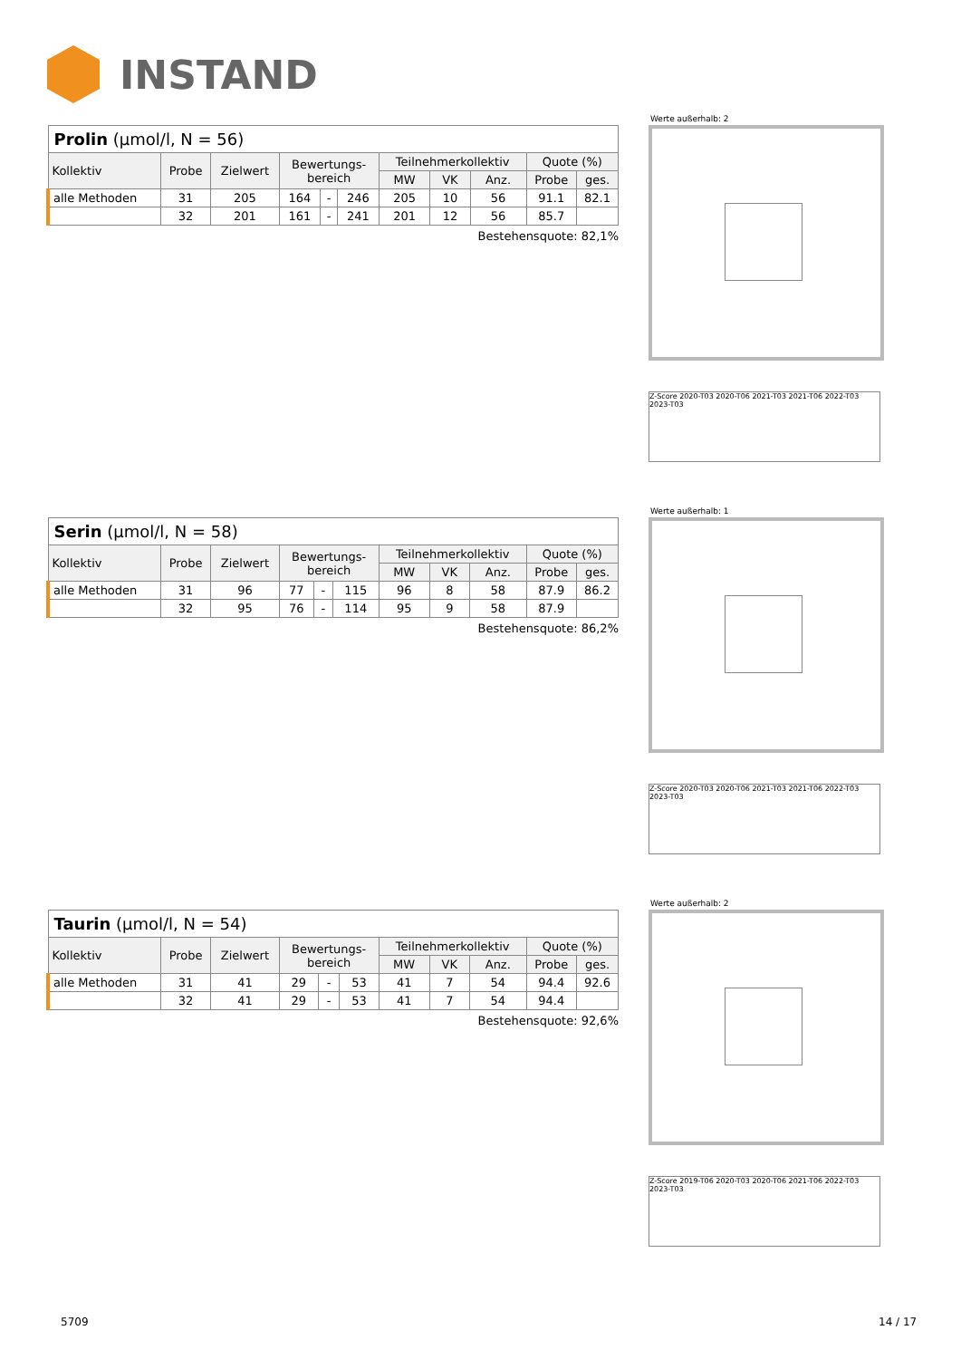INSTAND
| Prolin (µmol/l, N = 56) | | | | | | | | | | |
| Kollektiv | Probe | Zielwert | Bewertungs- bereich | | | Teilnehmerkollektiv | | | Quote (%) | |
| | | | | | | MW | VK | Anz. | Probe | ges. |
| alle Methoden | 31 | 205 | 164 | - | 246 | 205 | 10 | 56 | 91.1 | 82.1 |
| | 32 | 201 | 161 | - | 241 | 201 | 12 | 56 | 85.7 | |
Bestehensquote: 82,1%
Werte außerhalb: 2
Z-Score 2020-T03 2020-T06 2021-T03 2021-T06 2022-T03 2023-T03
| Serin (µmol/l, N = 58) | | | | | | | | | | |
| Kollektiv | Probe | Zielwert | Bewertungs- bereich | | | Teilnehmerkollektiv | | | Quote (%) | |
| | | | | | | MW | VK | Anz. | Probe | ges. |
| alle Methoden | 31 | 96 | 77 | - | 115 | 96 | 8 | 58 | 87.9 | 86.2 |
| | 32 | 95 | 76 | - | 114 | 95 | 9 | 58 | 87.9 | |
Bestehensquote: 86,2%
Werte außerhalb: 1
Z-Score 2020-T03 2020-T06 2021-T03 2021-T06 2022-T03 2023-T03
| Taurin (µmol/l, N = 54) | | | | | | | | | | |
| Kollektiv | Probe | Zielwert | Bewertungs- bereich | | | Teilnehmerkollektiv | | | Quote (%) | |
| | | | | | | MW | VK | Anz. | Probe | ges. |
| alle Methoden | 31 | 41 | 29 | - | 53 | 41 | 7 | 54 | 94.4 | 92.6 |
| | 32 | 41 | 29 | - | 53 | 41 | 7 | 54 | 94.4 | |
Bestehensquote: 92,6%
Werte außerhalb: 2
Z-Score 2019-T06 2020-T03 2020-T06 2021-T06 2022-T03 2023-T03
5709 14 / 17